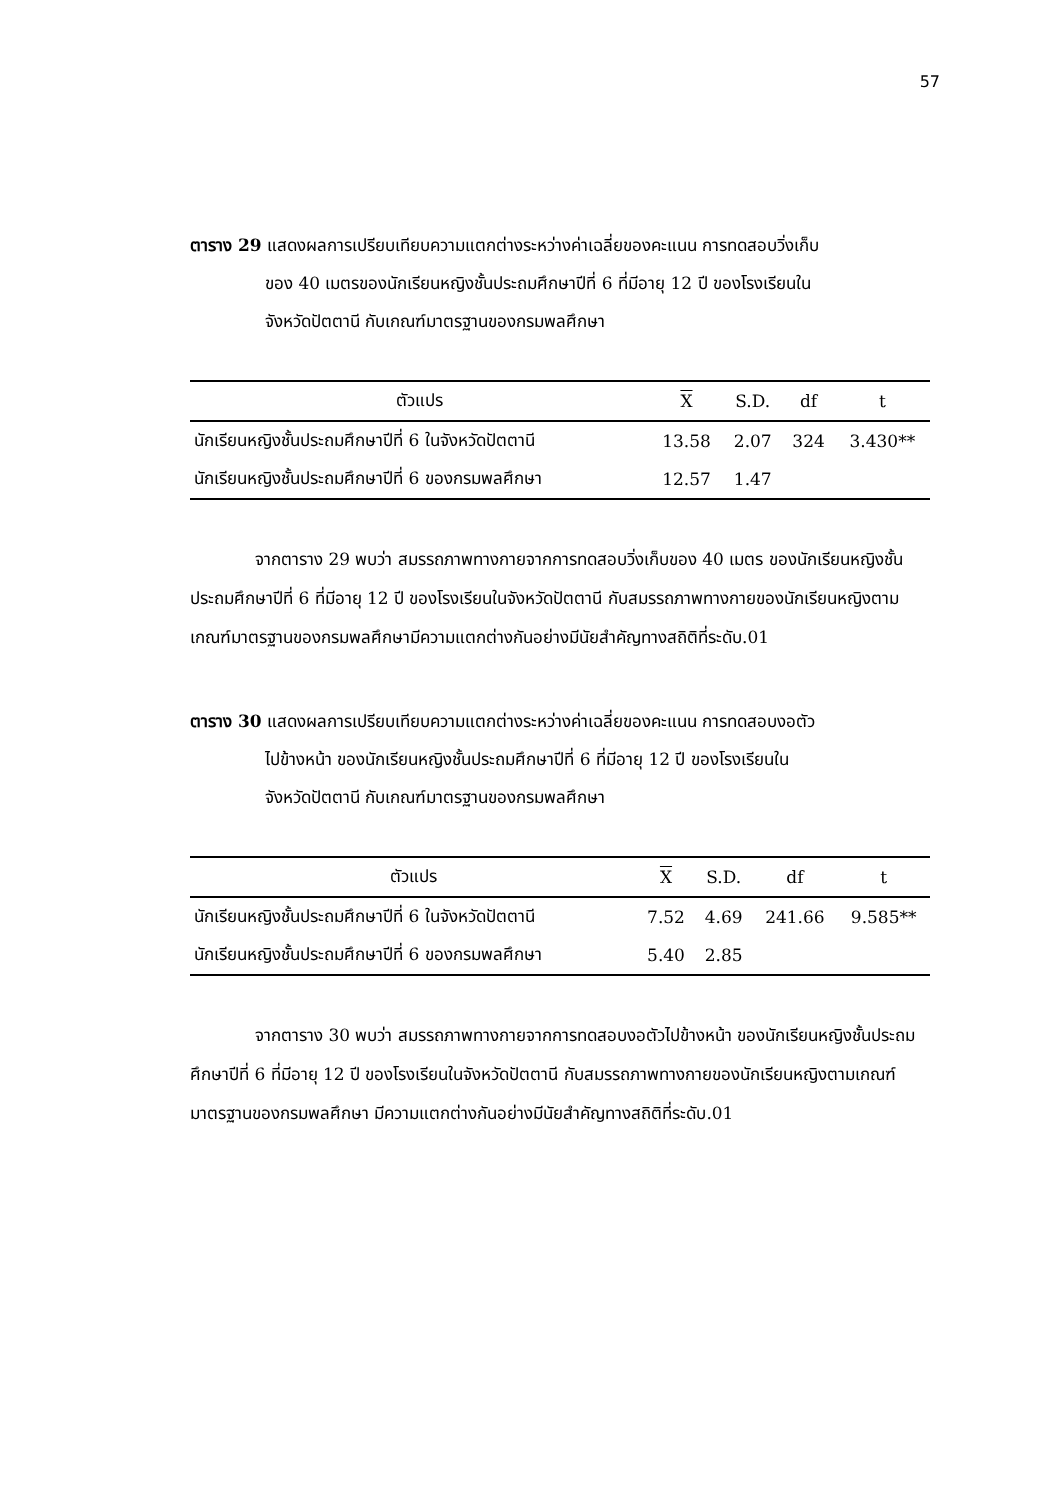57
ตาราง 29 แสดงผลการเปรียบเทียบความแตกต่างระหว่างค่าเฉลี่ยของคะแนน การทดสอบวิ่งเก็บ
ของ 40 เมตรของนักเรียนหญิงชั้นประถมศึกษาปีที่ 6 ที่มีอายุ 12 ปี ของโรงเรียนใน
จังหวัดปัตตานี กับเกณฑ์มาตรฐานของกรมพลศึกษา
| ตัวแปร | X | S.D. | df | t |
| --- | --- | --- | --- | --- |
| นักเรียนหญิงชั้นประถมศึกษาปีที่ 6 ในจังหวัดปัตตานี | 13.58 | 2.07 | 324 | 3.430** |
| นักเรียนหญิงชั้นประถมศึกษาปีที่ 6 ของกรมพลศึกษา | 12.57 | 1.47 | | |
จากตาราง 29 พบว่า สมรรถภาพทางกายจากการทดสอบวิ่งเก็บของ 40 เมตร ของนักเรียนหญิงชั้นประถมศึกษาปีที่ 6 ที่มีอายุ 12 ปี ของโรงเรียนในจังหวัดปัตตานี กับสมรรถภาพทางกายของนักเรียนหญิงตามเกณฑ์มาตรฐานของกรมพลศึกษามีความแตกต่างกันอย่างมีนัยสำคัญทางสถิติที่ระดับ.01
ตาราง 30 แสดงผลการเปรียบเทียบความแตกต่างระหว่างค่าเฉลี่ยของคะแนน การทดสอบงอตัว
ไปข้างหน้า ของนักเรียนหญิงชั้นประถมศึกษาปีที่ 6 ที่มีอายุ 12 ปี ของโรงเรียนใน
จังหวัดปัตตานี กับเกณฑ์มาตรฐานของกรมพลศึกษา
| ตัวแปร | X | S.D. | df | t |
| --- | --- | --- | --- | --- |
| นักเรียนหญิงชั้นประถมศึกษาปีที่ 6 ในจังหวัดปัตตานี | 7.52 | 4.69 | 241.66 | 9.585** |
| นักเรียนหญิงชั้นประถมศึกษาปีที่ 6 ของกรมพลศึกษา | 5.40 | 2.85 | | |
จากตาราง 30 พบว่า สมรรถภาพทางกายจากการทดสอบงอตัวไปข้างหน้า ของนักเรียนหญิงชั้นประถมศึกษาปีที่ 6 ที่มีอายุ 12 ปี ของโรงเรียนในจังหวัดปัตตานี กับสมรรถภาพทางกายของนักเรียนหญิงตามเกณฑ์มาตรฐานของกรมพลศึกษา มีความแตกต่างกันอย่างมีนัยสำคัญทางสถิติที่ระดับ.01